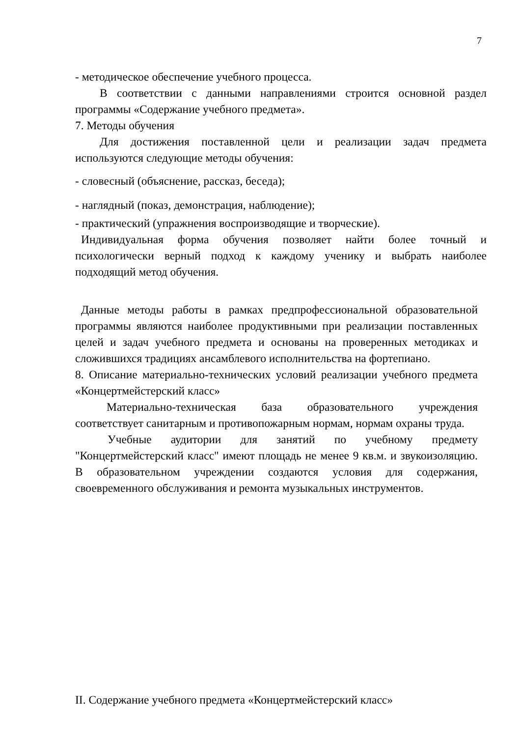7
- методическое обеспечение учебного процесса.
В соответствии с данными направлениями строится основной раздел программы «Содержание учебного предмета».
7. Методы обучения
Для достижения поставленной цели и реализации задач предмета используются следующие методы обучения:
- словесный (объяснение, рассказ, беседа);
- наглядный (показ, демонстрация, наблюдение);
- практический (упражнения воспроизводящие и творческие).
Индивидуальная форма обучения позволяет найти более точный и психологически верный подход к каждому ученику и выбрать наиболее подходящий метод обучения.
Данные методы работы в рамках предпрофессиональной образовательной программы являются наиболее продуктивными при реализации поставленных целей и задач учебного предмета и основаны на проверенных методиках и сложившихся традициях ансамблевого исполнительства на фортепиано.
8. Описание материально-технических условий реализации учебного предмета «Концертмейстерский класс»
Материально-техническая база образовательного учреждения соответствует санитарным и противопожарным нормам, нормам охраны труда.
Учебные аудитории для занятий по учебному предмету "Концертмейстерский класс" имеют площадь не менее 9 кв.м. и звукоизоляцию. В образовательном учреждении создаются условия для содержания, своевременного обслуживания и ремонта музыкальных инструментов.
II. Содержание учебного предмета «Концертмейстерский класс»